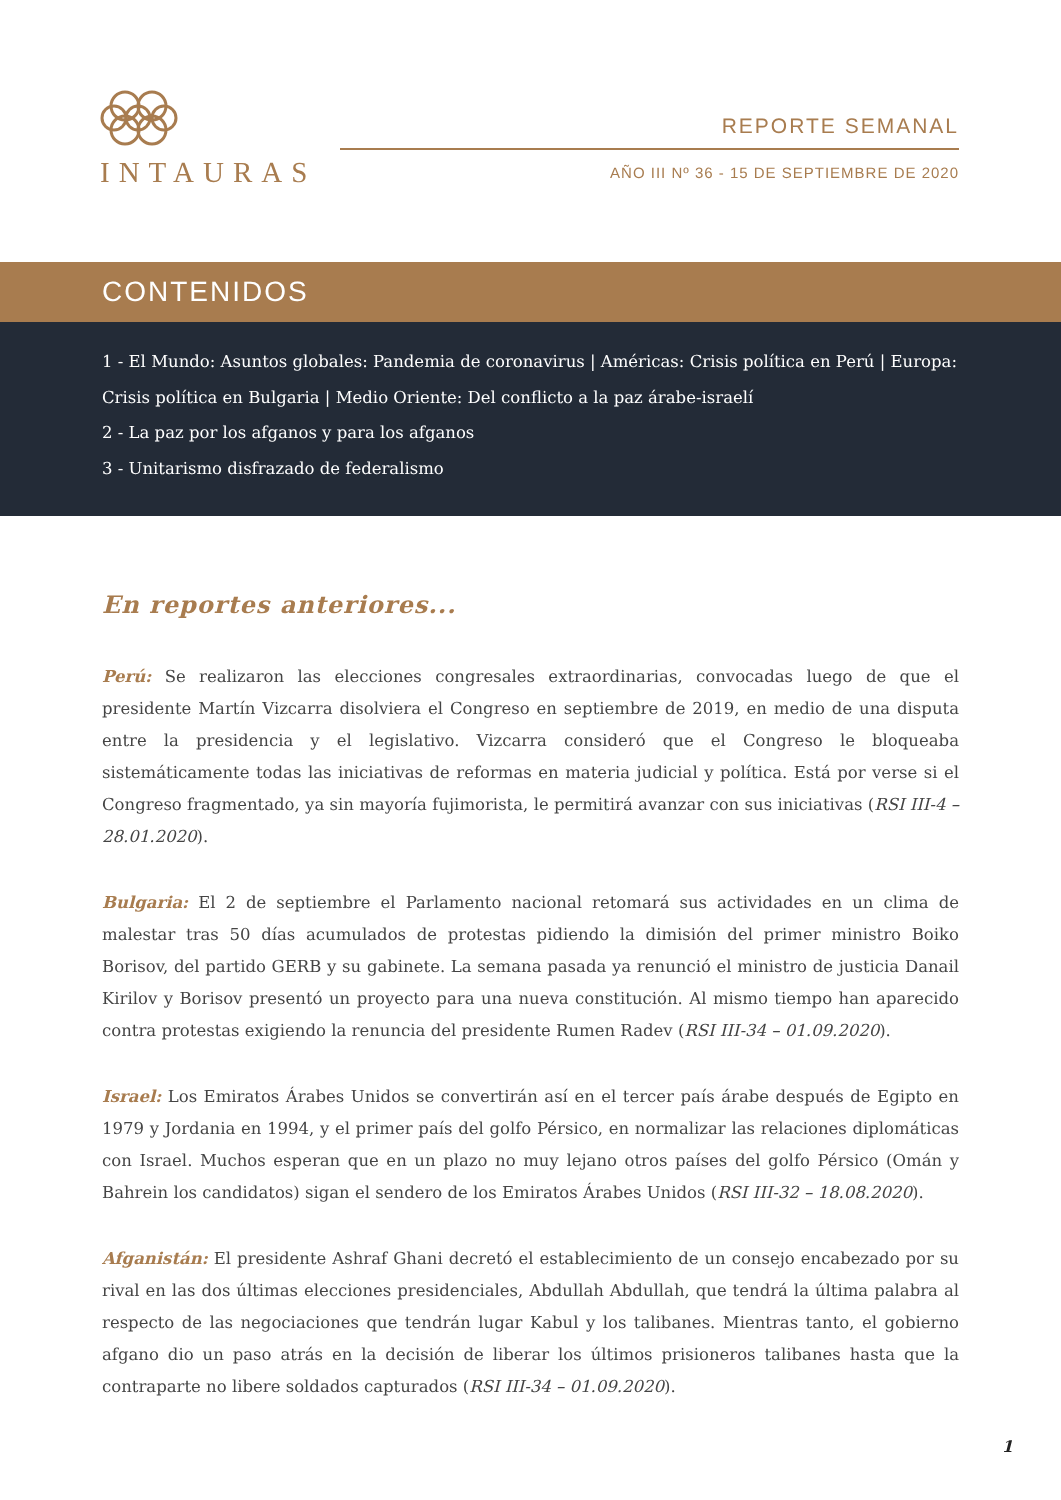INTAURAS
REPORTE SEMANAL
AÑO III Nº 36 - 15 DE SEPTIEMBRE DE 2020
CONTENIDOS
1 - El Mundo: Asuntos globales: Pandemia de coronavirus | Américas: Crisis política en Perú | Europa: Crisis política en Bulgaria | Medio Oriente: Del conflicto a la paz árabe-israelí
2 - La paz por los afganos y para los afganos
3 - Unitarismo disfrazado de federalismo
En reportes anteriores...
Perú: Se realizaron las elecciones congresales extraordinarias, convocadas luego de que el presidente Martín Vizcarra disolviera el Congreso en septiembre de 2019, en medio de una disputa entre la presidencia y el legislativo. Vizcarra consideró que el Congreso le bloqueaba sistemáticamente todas las iniciativas de reformas en materia judicial y política. Está por verse si el Congreso fragmentado, ya sin mayoría fujimorista, le permitirá avanzar con sus iniciativas (RSI III-4 – 28.01.2020).
Bulgaria: El 2 de septiembre el Parlamento nacional retomará sus actividades en un clima de malestar tras 50 días acumulados de protestas pidiendo la dimisión del primer ministro Boiko Borisov, del partido GERB y su gabinete. La semana pasada ya renunció el ministro de justicia Danail Kirilov y Borisov presentó un proyecto para una nueva constitución. Al mismo tiempo han aparecido contra protestas exigiendo la renuncia del presidente Rumen Radev (RSI III-34 – 01.09.2020).
Israel: Los Emiratos Árabes Unidos se convertirán así en el tercer país árabe después de Egipto en 1979 y Jordania en 1994, y el primer país del golfo Pérsico, en normalizar las relaciones diplomáticas con Israel. Muchos esperan que en un plazo no muy lejano otros países del golfo Pérsico (Omán y Bahrein los candidatos) sigan el sendero de los Emiratos Árabes Unidos (RSI III-32 – 18.08.2020).
Afganistán: El presidente Ashraf Ghani decretó el establecimiento de un consejo encabezado por su rival en las dos últimas elecciones presidenciales, Abdullah Abdullah, que tendrá la última palabra al respecto de las negociaciones que tendrán lugar Kabul y los talibanes. Mientras tanto, el gobierno afgano dio un paso atrás en la decisión de liberar los últimos prisioneros talibanes hasta que la contraparte no libere soldados capturados (RSI III-34 – 01.09.2020).
1